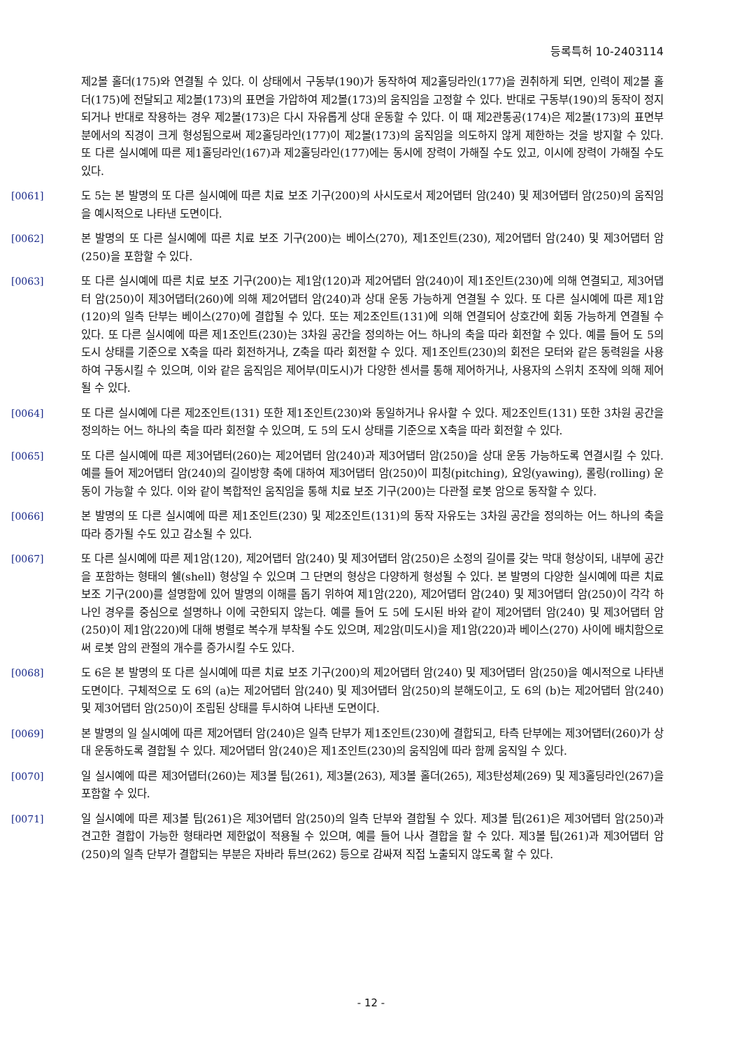등록특허 10-2403114
제2볼 홀더(175)와 연결될 수 있다. 이 상태에서 구동부(190)가 동작하여 제2홀딩라인(177)을 권취하게 되면, 인력이 제2볼 홀더(175)에 전달되고 제2볼(173)의 표면을 가압하여 제2볼(173)의 움직임을 고정할 수 있다. 반대로 구동부(190)의 동작이 정지되거나 반대로 작용하는 경우 제2볼(173)은 다시 자유롭게 상대 운동할 수 있다. 이 때 제2관통공(174)은 제2볼(173)의 표면부분에서의 직경이 크게 형성됨으로써 제2홀딩라인(177)이 제2볼(173)의 움직임을 의도하지 않게 제한하는 것을 방지할 수 있다. 또 다른 실시예에 따른 제1홀딩라인(167)과 제2홀딩라인(177)에는 동시에 장력이 가해질 수도 있고, 이시에 장력이 가해질 수도 있다.
[0061] 도 5는 본 발명의 또 다른 실시예에 따른 치료 보조 기구(200)의 사시도로서 제2어댑터 암(240) 및 제3어댑터 암(250)의 움직임을 예시적으로 나타낸 도면이다.
[0062] 본 발명의 또 다른 실시예에 따른 치료 보조 기구(200)는 베이스(270), 제1조인트(230), 제2어댑터 암(240) 및 제3어댑터 암(250)을 포함할 수 있다.
[0063] 또 다른 실시예에 따른 치료 보조 기구(200)는 제1암(120)과 제2어댑터 암(240)이 제1조인트(230)에 의해 연결되고, 제3어댑터 암(250)이 제3어댑터(260)에 의해 제2어댑터 암(240)과 상대 운동 가능하게 연결될 수 있다. 또 다른 실시예에 따른 제1암(120)의 일측 단부는 베이스(270)에 결합될 수 있다. 또는 제2조인트(131)에 의해 연결되어 상호간에 회동 가능하게 연결될 수 있다. 또 다른 실시예에 따른 제1조인트(230)는 3차원 공간을 정의하는 어느 하나의 축을 따라 회전할 수 있다. 예를 들어 도 5의 도시 상태를 기준으로 X축을 따라 회전하거나, Z축을 따라 회전할 수 있다. 제1조인트(230)의 회전은 모터와 같은 동력원을 사용하여 구동시킬 수 있으며, 이와 같은 움직임은 제어부(미도시)가 다양한 센서를 통해 제어하거나, 사용자의 스위치 조작에 의해 제어될 수 있다.
[0064] 또 다른 실시예에 다른 제2조인트(131) 또한 제1조인트(230)와 동일하거나 유사할 수 있다. 제2조인트(131) 또한 3차원 공간을 정의하는 어느 하나의 축을 따라 회전할 수 있으며, 도 5의 도시 상태를 기준으로 X축을 따라 회전할 수 있다.
[0065] 또 다른 실시예에 따른 제3어댑터(260)는 제2어댑터 암(240)과 제3어댑터 암(250)을 상대 운동 가능하도록 연결시킬 수 있다. 예를 들어 제2어댑터 암(240)의 길이방향 축에 대하여 제3어댑터 암(250)이 피칭(pitching), 요잉(yawing), 롤링(rolling) 운동이 가능할 수 있다. 이와 같이 복합적인 움직임을 통해 치료 보조 기구(200)는 다관절 로봇 암으로 동작할 수 있다.
[0066] 본 발명의 또 다른 실시예에 따른 제1조인트(230) 및 제2조인트(131)의 동작 자유도는 3차원 공간을 정의하는 어느 하나의 축을 따라 증가될 수도 있고 감소될 수 있다.
[0067] 또 다른 실시예에 따른 제1암(120), 제2어댑터 암(240) 및 제3어댑터 암(250)은 소정의 길이를 갖는 막대 형상이되, 내부에 공간을 포함하는 형태의 쉘(shell) 형상일 수 있으며 그 단면의 형상은 다양하게 형성될 수 있다. 본 발명의 다양한 실시예에 따른 치료 보조 기구(200)를 설명함에 있어 발명의 이해를 돕기 위하여 제1암(220), 제2어댑터 암(240) 및 제3어댑터 암(250)이 각각 하나인 경우를 중심으로 설명하나 이에 국한되지 않는다. 예를 들어 도 5에 도시된 바와 같이 제2어댑터 암(240) 및 제3어댑터 암(250)이 제1암(220)에 대해 병렬로 복수개 부착될 수도 있으며, 제2암(미도시)을 제1암(220)과 베이스(270) 사이에 배치함으로써 로봇 암의 관절의 개수를 증가시킬 수도 있다.
[0068] 도 6은 본 발명의 또 다른 실시예에 따른 치료 보조 기구(200)의 제2어댑터 암(240) 및 제3어댑터 암(250)을 예시적으로 나타낸 도면이다. 구체적으로 도 6의 (a)는 제2어댑터 암(240) 및 제3어댑터 암(250)의 분해도이고, 도 6의 (b)는 제2어댑터 암(240) 및 제3어댑터 암(250)이 조립된 상태를 투시하여 나타낸 도면이다.
[0069] 본 발명의 일 실시예에 따른 제2어댑터 암(240)은 일측 단부가 제1조인트(230)에 결합되고, 타측 단부에는 제3어댑터(260)가 상대 운동하도록 결합될 수 있다. 제2어댑터 암(240)은 제1조인트(230)의 움직임에 따라 함께 움직일 수 있다.
[0070] 일 실시예에 따른 제3어댑터(260)는 제3볼 팁(261), 제3볼(263), 제3볼 홀더(265), 제3탄성체(269) 및 제3홀딩라인(267)을 포함할 수 있다.
[0071] 일 실시예에 따른 제3볼 팁(261)은 제3어댑터 암(250)의 일측 단부와 결합될 수 있다. 제3볼 팁(261)은 제3어댑터 암(250)과 견고한 결합이 가능한 형태라면 제한없이 적용될 수 있으며, 예를 들어 나사 결합을 할 수 있다. 제3볼 팁(261)과 제3어댑터 암(250)의 일측 단부가 결합되는 부분은 자바라 튜브(262) 등으로 감싸져 직접 노출되지 않도록 할 수 있다.
- 12 -